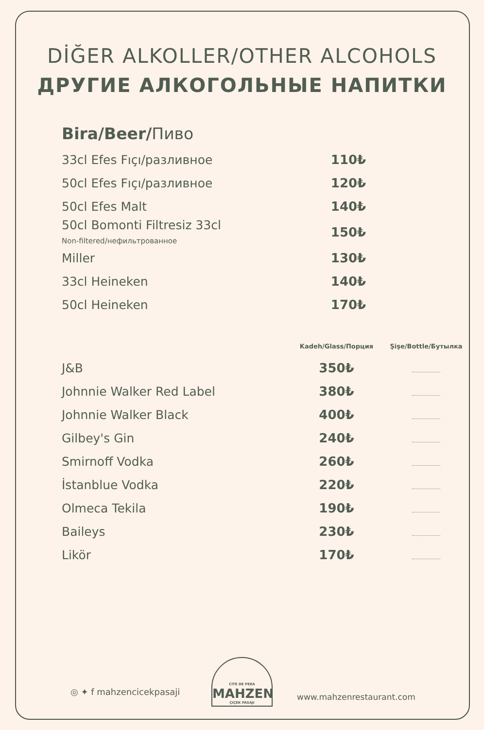DİĞER ALKOLLER/OTHER ALCOHOLS
ДРУГИЕ АЛКОГОЛЬНЫЕ НАПИТКИ
Bira/Beer/Пиво
| 33cl Efes Fıçı/разливное | 110₺ |
| 50cl Efes Fıçı/разливное | 120₺ |
| 50cl Efes Malt | 140₺ |
| 50cl Bomonti Filtresiz 33cl Non-filtered/нефильтрованное | 150₺ |
| Miller | 130₺ |
| 33cl Heineken | 140₺ |
| 50cl Heineken | 170₺ |
| | Kadeh/Glass/Порция | Şişe/Bottle/Бутылка |
| --- | --- | --- |
| J&B | 350₺ | |
| Johnnie Walker Red Label | 380₺ | |
| Johnnie Walker Black | 400₺ | |
| Gilbey's Gin | 240₺ | |
| Smirnoff Vodka | 260₺ | |
| İstanblue Vodka | 220₺ | |
| Olmeca Tekila | 190₺ | |
| Baileys | 230₺ | |
| Likör | 170₺ | |
◎ ✦ f mahzencicekpasaji
CITE DE PERA
MAHZEN
ÇIÇEK PASAJI
www.mahzenrestaurant.com